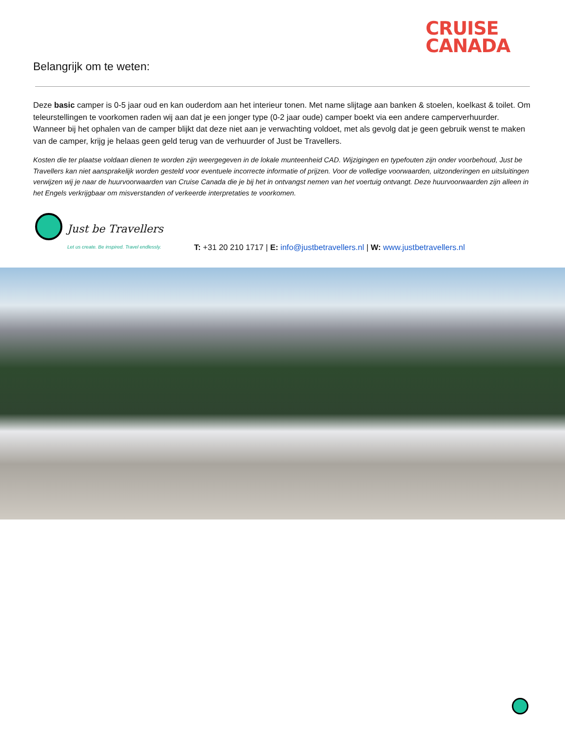CRUISE
CANADA
Belangrijk om te weten:
Deze basic camper is 0-5 jaar oud en kan ouderdom aan het interieur tonen. Met name slijtage aan banken & stoelen, koelkast & toilet. Om teleurstellingen te voorkomen raden wij aan dat je een jonger type (0-2 jaar oude) camper boekt via een andere camperverhuurder. Wanneer bij het ophalen van de camper blijkt dat deze niet aan je verwachting voldoet, met als gevolg dat je geen gebruik wenst te maken van de camper, krijg je helaas geen geld terug van de verhuurder of Just be Travellers.
Kosten die ter plaatse voldaan dienen te worden zijn weergegeven in de lokale munteenheid CAD. Wijzigingen en typefouten zijn onder voorbehoud, Just be Travellers kan niet aansprakelijk worden gesteld voor eventuele incorrecte informatie of prijzen. Voor de volledige voorwaarden, uitzonderingen en uitsluitingen verwijzen wij je naar de huurvoorwaarden van Cruise Canada die je bij het in ontvangst nemen van het voertuig ontvangt. Deze huurvoorwaarden zijn alleen in het Engels verkrijgbaar om misverstanden of verkeerde interpretaties te voorkomen.
Just be Travellers
Let us create. Be inspired. Travel endlessly.
T: +31 20 210 1717 | E: info@justbetravellers.nl | W: www.justbetravellers.nl